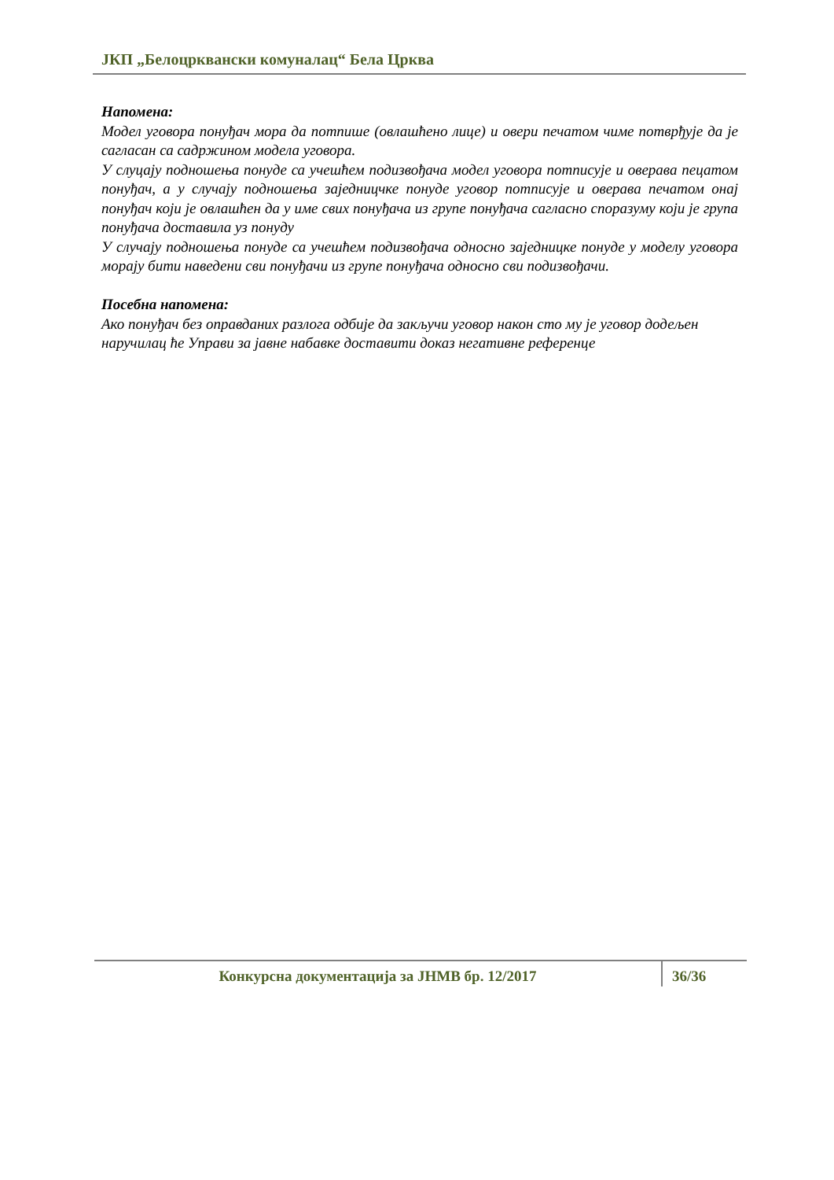ЈКП „Белоцрквански комуналац“ Бела Црква
Напомена:
Модел уговора понуђач мора да потпише (овлашћено лице) и овери печатом чиме потврђује да је сагласан са садржином модела уговора.
У слуцају подношења понуде са учешћем подизвођача модел уговора потписује и оверава пецатом понуђач, а у случају подношења заједницчке понуде уговор потписује и оверава печатом онај понуђач који је овлашћен да у име свих понуђача из групе понуђача сагласно споразуму који је група понуђача доставила уз понуду
У случају подношења понуде са учешћем подизвођача односно заједницке понуде у моделу уговора морају бити наведени сви понуђачи из групе понуђача односно сви подизвођачи.
Посебна напомена:
Ако понуђач без оправданих разлога одбије да закључи уговор након сто му је уговор додељен наручилац ће Управи за јавне набавке доставити доказ негативне референце
Конкурсна документација за ЈНМВ бр. 12/2017
36/36